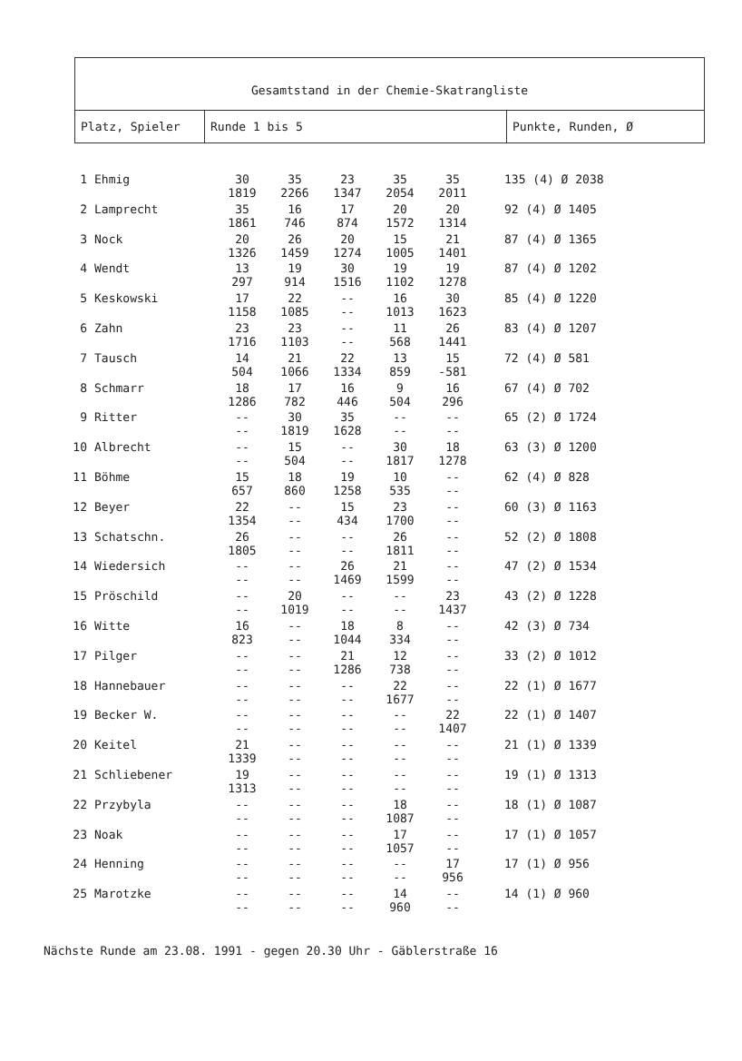Gesamtstand in der Chemie-Skatrangliste
Platz, Spieler Runde 1 bis 5 Punkte, Runden, Ø
| 1 | Ehmig | 30 1819 | 35 2266 | 23 1347 | 35 2054 | 35 2011 | 135 (4) Ø 2038 |
| 2 | Lamprecht | 35 1861 | 16 746 | 17 874 | 20 1572 | 20 1314 | 92 (4) Ø 1405 |
| 3 | Nock | 20 1326 | 26 1459 | 20 1274 | 15 1005 | 21 1401 | 87 (4) Ø 1365 |
| 4 | Wendt | 13 297 | 19 914 | 30 1516 | 19 1102 | 19 1278 | 87 (4) Ø 1202 |
| 5 | Keskowski | 17 1158 | 22 1085 | -- -- | 16 1013 | 30 1623 | 85 (4) Ø 1220 |
| 6 | Zahn | 23 1716 | 23 1103 | -- -- | 11 568 | 26 1441 | 83 (4) Ø 1207 |
| 7 | Tausch | 14 504 | 21 1066 | 22 1334 | 13 859 | 15 -581 | 72 (4) Ø 581 |
| 8 | Schmarr | 18 1286 | 17 782 | 16 446 | 9 504 | 16 296 | 67 (4) Ø 702 |
| 9 | Ritter | -- -- | 30 1819 | 35 1628 | -- -- | -- -- | 65 (2) Ø 1724 |
| 10 | Albrecht | -- -- | 15 504 | -- -- | 30 1817 | 18 1278 | 63 (3) Ø 1200 |
| 11 | Böhme | 15 657 | 18 860 | 19 1258 | 10 535 | -- -- | 62 (4) Ø 828 |
| 12 | Beyer | 22 1354 | -- -- | 15 434 | 23 1700 | -- -- | 60 (3) Ø 1163 |
| 13 | Schatschn. | 26 1805 | -- -- | -- -- | 26 1811 | -- -- | 52 (2) Ø 1808 |
| 14 | Wiedersich | -- -- | -- -- | 26 1469 | 21 1599 | -- -- | 47 (2) Ø 1534 |
| 15 | Pröschild | -- -- | 20 1019 | -- -- | -- -- | 23 1437 | 43 (2) Ø 1228 |
| 16 | Witte | 16 823 | -- -- | 18 1044 | 8 334 | -- -- | 42 (3) Ø 734 |
| 17 | Pilger | -- -- | -- -- | 21 1286 | 12 738 | -- -- | 33 (2) Ø 1012 |
| 18 | Hannebauer | -- -- | -- -- | -- -- | 22 1677 | -- -- | 22 (1) Ø 1677 |
| 19 | Becker W. | -- -- | -- -- | -- -- | -- -- | 22 1407 | 22 (1) Ø 1407 |
| 20 | Keitel | 21 1339 | -- -- | -- -- | -- -- | -- -- | 21 (1) Ø 1339 |
| 21 | Schliebener | 19 1313 | -- -- | -- -- | -- -- | -- -- | 19 (1) Ø 1313 |
| 22 | Przybyla | -- -- | -- -- | -- -- | 18 1087 | -- -- | 18 (1) Ø 1087 |
| 23 | Noak | -- -- | -- -- | -- -- | 17 1057 | -- -- | 17 (1) Ø 1057 |
| 24 | Henning | -- -- | -- -- | -- -- | -- -- | 17 956 | 17 (1) Ø 956 |
| 25 | Marotzke | -- -- | -- -- | -- -- | 14 960 | -- -- | 14 (1) Ø 960 |
Nächste Runde am 23.08. 1991 - gegen 20.30 Uhr - Gäblerstraße 16